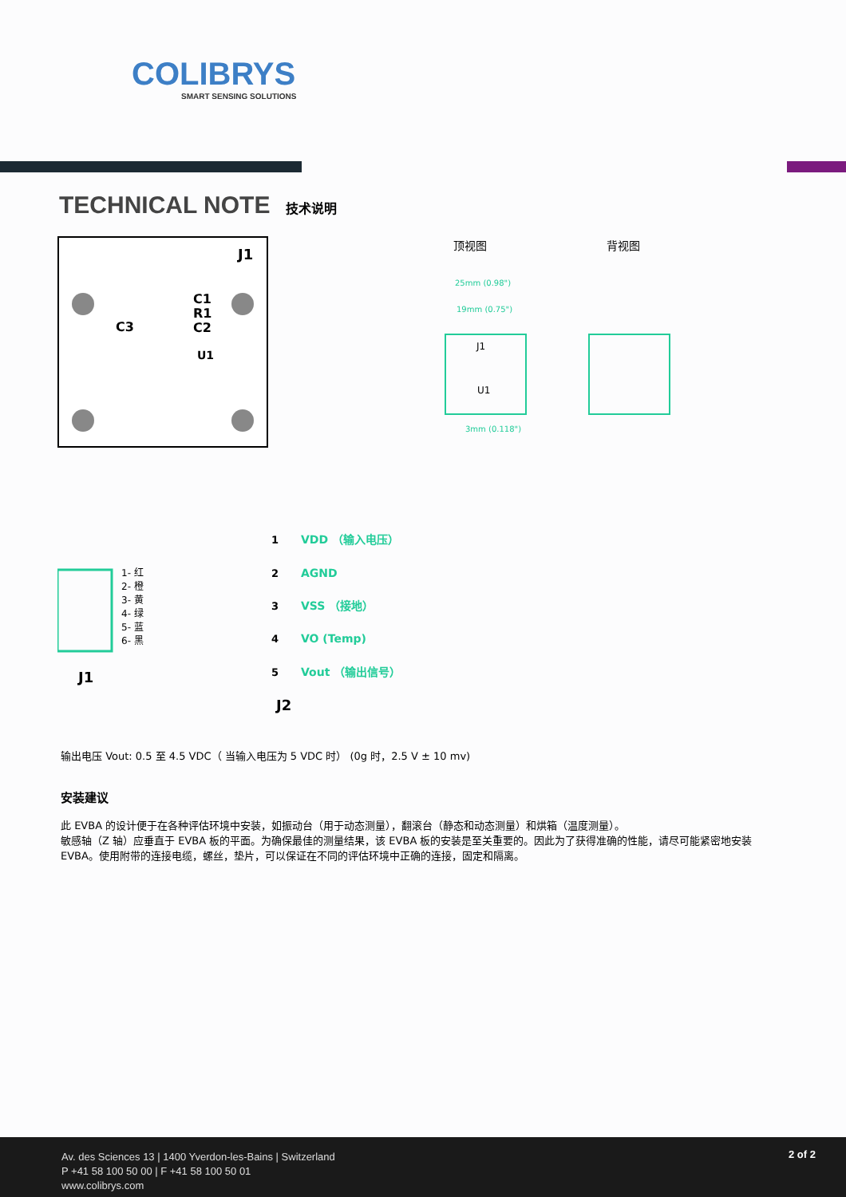COLIBRYS
SMART SENSING SOLUTIONS
TECHNICAL NOTE 技术说明
J1
C3
C1
R1
C2
U1
25mm (0.98")
19mm (0.75")
3mm (0.118")
J1
U1
顶视图
背视图
J1
J2
1- 红
2- 橙
3- 黄
4- 绿
5- 蓝
6- 黑
1
2
3
4
5
VDD （输入电压）
AGND
VSS （接地）
VO (Temp)
Vout （输出信号）
输出电压 Vout: 0.5 至 4.5 VDC（ 当输入电压为 5 VDC 时） (0g 时，2.5 V ± 10 mv)
安装建议
此 EVBA 的设计便于在各种评估环境中安装，如振动台（用于动态测量），翻滚台（静态和动态测量）和烘箱（温度测量）。
敏感轴（Z 轴）应垂直于 EVBA 板的平面。为确保最佳的测量结果，该 EVBA 板的安装是至关重要的。因此为了获得准确的性能，请尽可能紧密地安装 EVBA。使用附带的连接电缆，螺丝，垫片，可以保证在不同的评估环境中正确的连接，固定和隔离。
Av. des Sciences 13 | 1400 Yverdon-les-Bains | Switzerland
P +41 58 100 50 00 | F +41 58 100 50 01
www.colibrys.com
2 of 2